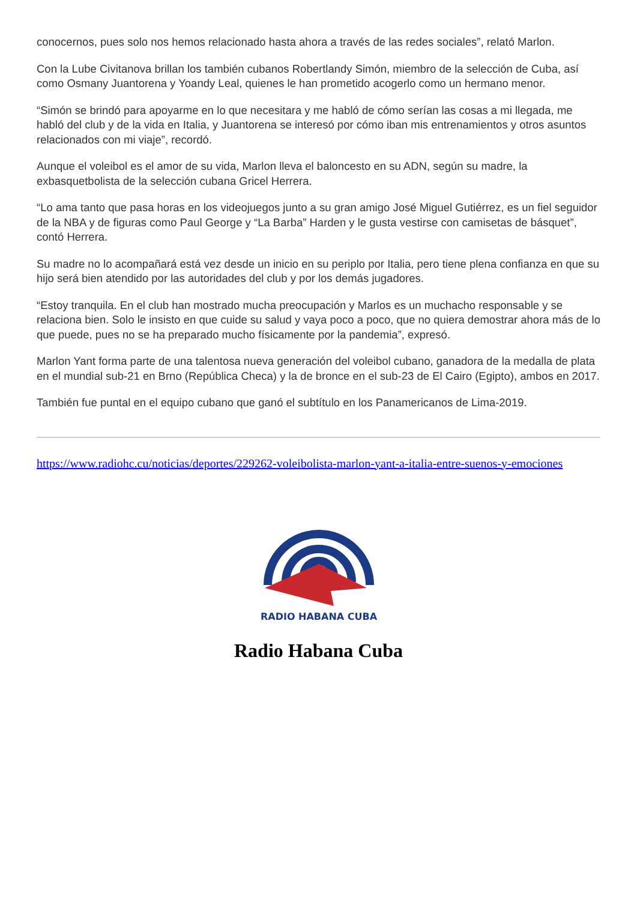conocernos, pues solo nos hemos relacionado hasta ahora a través de las redes sociales”, relató Marlon.
Con la Lube Civitanova brillan los también cubanos Robertlandy Simón, miembro de la selección de Cuba, así como Osmany Juantorena y Yoandy Leal, quienes le han prometido acogerlo como un hermano menor.
“Simón se brindó para apoyarme en lo que necesitara y me habló de cómo serían las cosas a mi llegada, me habló del club y de la vida en Italia, y Juantorena se interesó por cómo iban mis entrenamientos y otros asuntos relacionados con mi viaje”, recordó.
Aunque el voleibol es el amor de su vida, Marlon lleva el baloncesto en su ADN, según su madre, la exbasquetbolista de la selección cubana Gricel Herrera.
“Lo ama tanto que pasa horas en los videojuegos junto a su gran amigo José Miguel Gutiérrez, es un fiel seguidor de la NBA y de figuras como Paul George y “La Barba” Harden y le gusta vestirse con camisetas de básquet”, contó Herrera.
Su madre no lo acompañará está vez desde un inicio en su periplo por Italia, pero tiene plena confianza en que su hijo será bien atendido por las autoridades del club y por los demás jugadores.
“Estoy tranquila. En el club han mostrado mucha preocupación y Marlos es un muchacho responsable y se relaciona bien. Solo le insisto en que cuide su salud y vaya poco a poco, que no quiera demostrar ahora más de lo que puede, pues no se ha preparado mucho físicamente por la pandemia”, expresó.
Marlon Yant forma parte de una talentosa nueva generación del voleibol cubano, ganadora de la medalla de plata en el mundial sub-21 en Brno (República Checa) y la de bronce en el sub-23 de El Cairo (Egipto), ambos en 2017.
También fue puntal en el equipo cubano que ganó el subtítulo en los Panamericanos de Lima-2019.
https://www.radiohc.cu/noticias/deportes/229262-voleibolista-marlon-yant-a-italia-entre-suenos-y-emociones
RADIO HABANA CUBA
Radio Habana Cuba